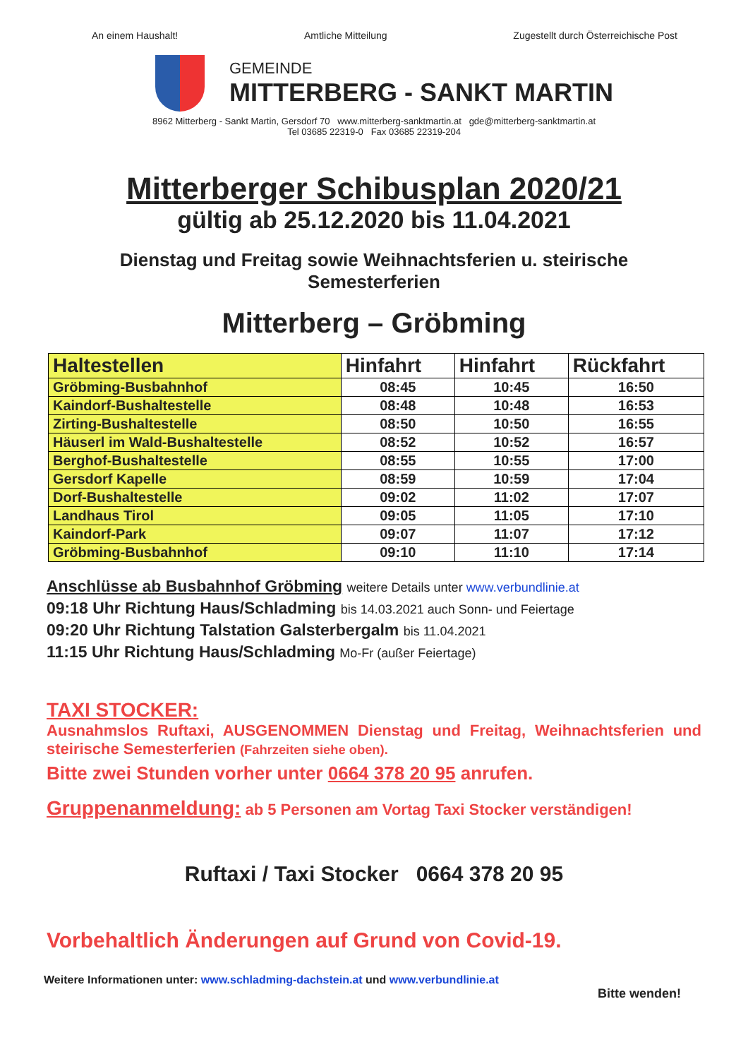An einem Haushalt! Amtliche Mitteilung Zugestellt durch Österreichische Post
GEMEINDE
MITTERBERG - SANKT MARTIN
8962 Mitterberg - Sankt Martin, Gersdorf 70 www.mitterberg-sanktmartin.at gde@mitterberg-sanktmartin.at
Tel 03685 22319-0 Fax 03685 22319-204
Mitterberger Schibusplan 2020/21
gültig ab 25.12.2020 bis 11.04.2021
Dienstag und Freitag sowie Weihnachtsferien u. steirische
Semesterferien
Mitterberg – Gröbming
| Haltestellen | Hinfahrt | Hinfahrt | Rückfahrt |
| --- | --- | --- | --- |
| Gröbming-Busbahnhof | 08:45 | 10:45 | 16:50 |
| Kaindorf-Bushaltestelle | 08:48 | 10:48 | 16:53 |
| Zirting-Bushaltestelle | 08:50 | 10:50 | 16:55 |
| Häuserl im Wald-Bushaltestelle | 08:52 | 10:52 | 16:57 |
| Berghof-Bushaltestelle | 08:55 | 10:55 | 17:00 |
| Gersdorf Kapelle | 08:59 | 10:59 | 17:04 |
| Dorf-Bushaltestelle | 09:02 | 11:02 | 17:07 |
| Landhaus Tirol | 09:05 | 11:05 | 17:10 |
| Kaindorf-Park | 09:07 | 11:07 | 17:12 |
| Gröbming-Busbahnhof | 09:10 | 11:10 | 17:14 |
Anschlüsse ab Busbahnhof Gröbming weitere Details unter www.verbundlinie.at
09:18 Uhr Richtung Haus/Schladming bis 14.03.2021 auch Sonn- und Feiertage
09:20 Uhr Richtung Talstation Galsterbergalm bis 11.04.2021
11:15 Uhr Richtung Haus/Schladming Mo-Fr (außer Feiertage)
TAXI STOCKER:
Ausnahmslos Ruftaxi, AUSGENOMMEN Dienstag und Freitag, Weihnachtsferien und steirische Semesterferien (Fahrzeiten siehe oben).
Bitte zwei Stunden vorher unter 0664 378 20 95 anrufen.
Gruppenanmeldung: ab 5 Personen am Vortag Taxi Stocker verständigen!
Ruftaxi / Taxi Stocker 0664 378 20 95
Vorbehaltlich Änderungen auf Grund von Covid-19.
Weitere Informationen unter: www.schladming-dachstein.at und www.verbundlinie.at
Bitte wenden!